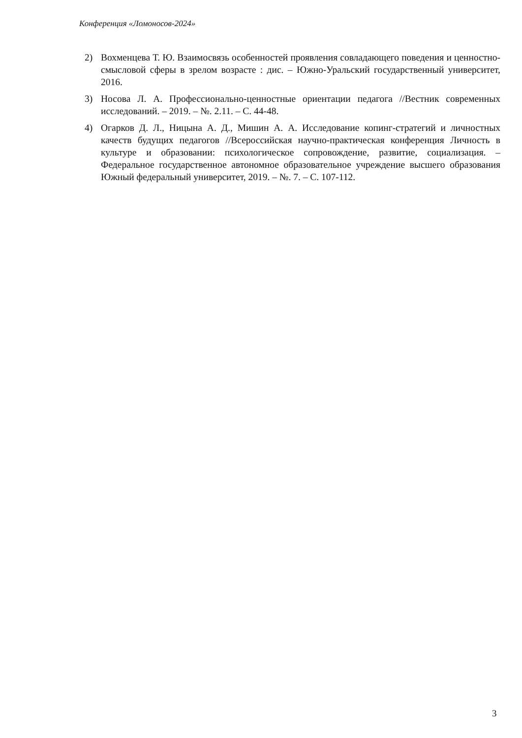Конференция «Ломоносов-2024»
2) Вохменцева Т. Ю. Взаимосвязь особенностей проявления совладающего поведения и ценностно-смысловой сферы в зрелом возрасте : дис. – Южно-Уральский государственный университет, 2016.
3) Носова Л. А. Профессионально-ценностные ориентации педагога //Вестник современных исследований. – 2019. – №. 2.11. – С. 44-48.
4) Огарков Д. Л., Ницына А. Д., Мишин А. А. Исследование копинг-стратегий и личностных качеств будущих педагогов //Всероссийская научно-практическая конференция Личность в культуре и образовании: психологическое сопровождение, развитие, социализация. – Федеральное государственное автономное образовательное учреждение высшего образования Южный федеральный университет, 2019. – №. 7. – С. 107-112.
3